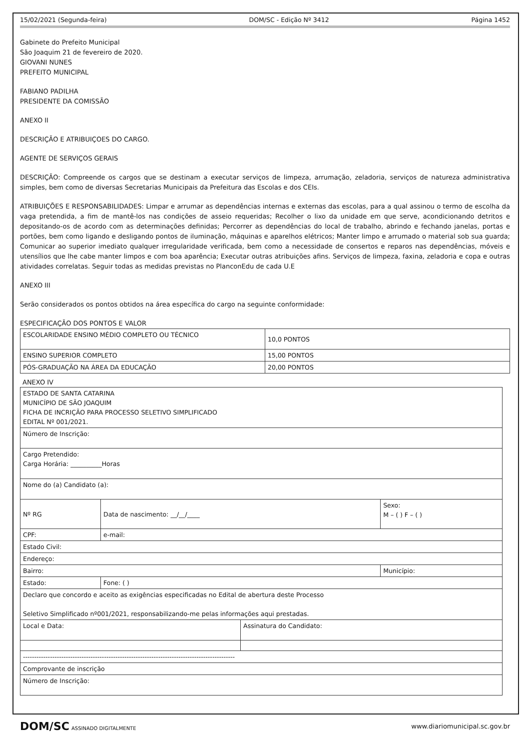15/02/2021 (Segunda-feira) DOM/SC - Edição Nº 3412 Página 1452
Gabinete do Prefeito Municipal
São Joaquim 21 de fevereiro de 2020.
GIOVANI NUNES
PREFEITO MUNICIPAL
FABIANO PADILHA
PRESIDENTE DA COMISSÃO
ANEXO II
DESCRIÇÃO E ATRIBUIÇOES DO CARGO.
AGENTE DE SERVIÇOS GERAIS
DESCRIÇÃO: Compreende os cargos que se destinam a executar serviços de limpeza, arrumação, zeladoria, serviços de natureza administrativa simples, bem como de diversas Secretarias Municipais da Prefeitura das Escolas e dos CEIs.
ATRIBUIÇÕES E RESPONSABILIDADES: Limpar e arrumar as dependências internas e externas das escolas, para a qual assinou o termo de escolha da vaga pretendida, a fim de mantê-los nas condições de asseio requeridas; Recolher o lixo da unidade em que serve, acondicionando detritos e depositando-os de acordo com as determinações definidas; Percorrer as dependências do local de trabalho, abrindo e fechando janelas, portas e portões, bem como ligando e desligando pontos de iluminação, máquinas e aparelhos elétricos; Manter limpo e arrumado o material sob sua guarda; Comunicar ao superior imediato qualquer irregularidade verificada, bem como a necessidade de consertos e reparos nas dependências, móveis e utensílios que lhe cabe manter limpos e com boa aparência; Executar outras atribuições afins. Serviços de limpeza, faxina, zeladoria e copa e outras atividades correlatas. Seguir todas as medidas previstas no PlanconEdu de cada U.E
ANEXO III
Serão considerados os pontos obtidos na área específica do cargo na seguinte conformidade:
ESPECIFICAÇÃO DOS PONTOS E VALOR
| ESCOLARIDADE ENSINO MÉDIO COMPLETO OU TÉCNICO | 10,0 PONTOS |
| ENSINO SUPERIOR COMPLETO | 15,00 PONTOS |
| PÓS-GRADUAÇÃO NA ÁREA DA EDUCAÇÃO | 20,00 PONTOS |
ANEXO IV
| ESTADO DE SANTA CATARINA MUNICÍPIO DE SÃO JOAQUIM FICHA DE INCRIÇÃO PARA PROCESSO SELETIVO SIMPLIFICADO EDITAL Nº 001/2021. | | | | | |
| Número de Inscrição: | | | | | |
| Cargo Pretendido: Carga Horária: __________Horas | | | | | |
| Nome do (a) Candidato (a): | | | | | |
| Nº RG | | Data de nascimento: __/__/____ | | Sexo: M – ( ) F – ( ) | |
| CPF: | | e-mail: | | | |
| Estado Civil: | | | | | |
| Endereço: | | | | | |
| Bairro: | | | | | Município: |
| Estado: | Fone: ( ) | | | | |
| Declaro que concordo e aceito as exigências especificadas no Edital de abertura deste Processo Seletivo Simplificado nº001/2021, responsabilizando-me pelas informações aqui prestadas. | | | | | |
| Local e Data: | | | Assinatura do Candidato: | | |
| ---------------------------------------------------------------------------------------------- | | | | | |
| Comprovante de inscrição | | | | | |
| Número de Inscrição: | | | | | |
DOM/SC ASSINADO DIGITALMENTE www.diariomunicipal.sc.gov.br